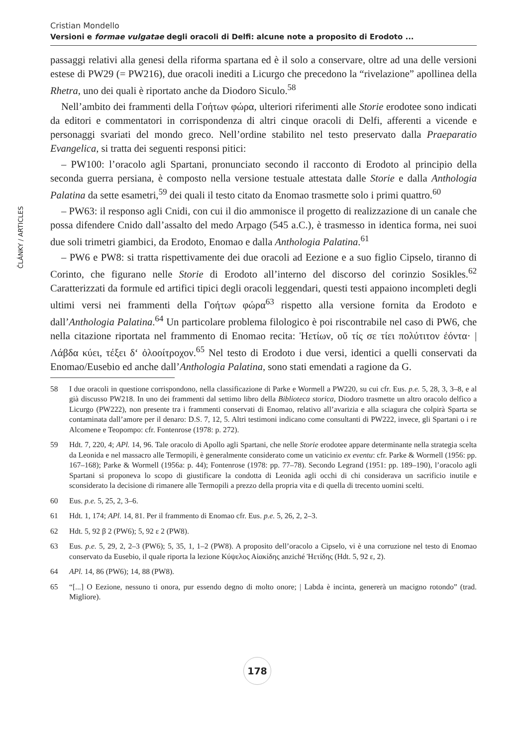ČLÁNKY / ARTICLES
Cristian Mondello
Versioni e formae vulgatae degli oracoli di Delfi: alcune note a proposito di Erodoto ...
passaggi relativi alla genesi della riforma spartana ed è il solo a conservare, oltre ad una delle versioni estese di PW29 (= PW216), due oracoli inediti a Licurgo che precedono la “rivelazione” apollinea della Rhetra, uno dei quali è riportato anche da Diodoro Siculo.<sup>58</sup>
Nell’ambito dei frammenti della Γοήτων φώρα, ulteriori riferimenti alle Storie erodotee sono indicati da editori e commentatori in corrispondenza di altri cinque oracoli di Delfi, afferenti a vicende e personaggi svariati del mondo greco. Nell’ordine stabilito nel testo preservato dalla Praeparatio Evangelica, si tratta dei seguenti responsi pitici:
– PW100: l’oracolo agli Spartani, pronunciato secondo il racconto di Erodoto al principio della seconda guerra persiana, è composto nella versione testuale attestata dalle Storie e dalla Anthologia Palatina da sette esametri,<sup>59</sup> dei quali il testo citato da Enomao trasmette solo i primi quattro.<sup>60</sup>
– PW63: il responso agli Cnidi, con cui il dio ammonisce il progetto di realizzazione di un canale che possa difendere Cnido dall’assalto del medo Arpago (545 a.C.), è trasmesso in identica forma, nei suoi due soli trimetri giambici, da Erodoto, Enomao e dalla Anthologia Palatina.<sup>61</sup>
– PW6 e PW8: si tratta rispettivamente dei due oracoli ad Eezione e a suo figlio Cipselo, tiranno di Corinto, che figurano nelle Storie di Erodoto all’interno del discorso del corinzio Sosikles.<sup>62</sup> Caratterizzati da formule ed artifici tipici degli oracoli leggendari, questi testi appaiono incompleti degli ultimi versi nei frammenti della Γοήτων φώρα<sup>63</sup> rispetto alla versione fornita da Erodoto e dall’Anthologia Palatina.<sup>64</sup> Un particolare problema filologico è poi riscontrabile nel caso di PW6, che nella citazione riportata nel frammento di Enomao recita: Ἠετίων, οὔ τίς σε τίει πολύτιτον ἐόντα· | Λάβδα κύει, τέξει δ‘ ὀλοοίτροχον.<sup>65</sup> Nel testo di Erodoto i due versi, identici a quelli conservati da Enomao/Eusebio ed anche dall’Anthologia Palatina, sono stati emendati a ragione da G.
58 I due oracoli in questione corrispondono, nella classificazione di Parke e Wormell a PW220, su cui cfr. Eus. p.e. 5, 28, 3, 3–8, e al già discusso PW218. In uno dei frammenti dal settimo libro della Biblioteca storica, Diodoro trasmette un altro oracolo delfico a Licurgo (PW222), non presente tra i frammenti conservati di Enomao, relativo all’avarizia e alla sciagura che colpirà Sparta se contaminata dall’amore per il denaro: D.S. 7, 12, 5. Altri testimoni indicano come consultanti di PW222, invece, gli Spartani o i re Alcomene e Teopompo: cfr. Fontenrose (1978: p. 272).
59 Hdt. 7, 220, 4; APl. 14, 96. Tale oracolo di Apollo agli Spartani, che nelle Storie erodotee appare determinante nella strategia scelta da Leonida e nel massacro alle Termopili, è generalmente considerato come un vaticinio ex eventu: cfr. Parke & Wormell (1956: pp. 167–168); Parke & Wormell (1956a: p. 44); Fontenrose (1978: pp. 77–78). Secondo Legrand (1951: pp. 189–190), l’oracolo agli Spartani si proponeva lo scopo di giustificare la condotta di Leonida agli occhi di chi considerava un sacrificio inutile e sconsiderato la decisione di rimanere alle Termopili a prezzo della propria vita e di quella di trecento uomini scelti.
60 Eus. p.e. 5, 25, 2, 3–6.
61 Hdt. 1, 174; APl. 14, 81. Per il frammento di Enomao cfr. Eus. p.e. 5, 26, 2, 2–3.
62 Hdt. 5, 92 β 2 (PW6); 5, 92 ε 2 (PW8).
63 Eus. p.e. 5, 29, 2, 2–3 (PW6); 5, 35, 1, 1–2 (PW8). A proposito dell’oracolo a Cipselo, vi è una corruzione nel testo di Enomao conservato da Eusebio, il quale riporta la lezione Κύψελος Αἰακίδης anziché Ἠετίδης (Hdt. 5, 92 ε, 2).
64 APl. 14, 86 (PW6); 14, 88 (PW8).
65 “[...] O Eezione, nessuno ti onora, pur essendo degno di molto onore; | Labda è incinta, genererà un macigno rotondo” (trad. Migliore).
178